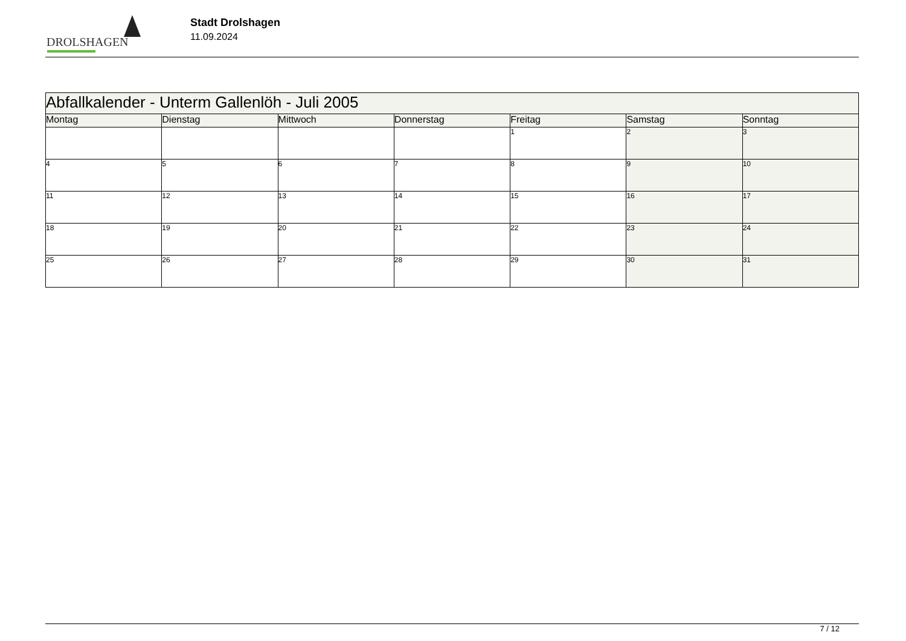DROLSHAGEN
Stadt Drolshagen
11.09.2024
| Abfallkalender - Unterm Gallenlöh - Juli 2005 | | | | | | |
| Montag | Dienstag | Mittwoch | Donnerstag | Freitag | Samstag | Sonntag |
| | | | | 1 | 2 | 3 |
| 4 | 5 | 6 | 7 | 8 | 9 | 10 |
| 11 | 12 | 13 | 14 | 15 | 16 | 17 |
| 18 | 19 | 20 | 21 | 22 | 23 | 24 |
| 25 | 26 | 27 | 28 | 29 | 30 | 31 |
7 / 12